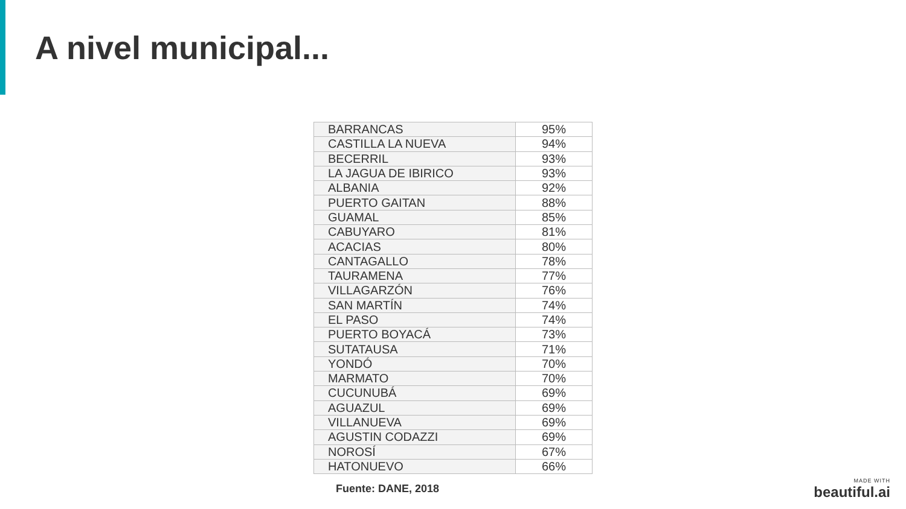A nivel municipal...
| BARRANCAS | 95% |
| CASTILLA LA NUEVA | 94% |
| BECERRIL | 93% |
| LA JAGUA DE IBIRICO | 93% |
| ALBANIA | 92% |
| PUERTO GAITAN | 88% |
| GUAMAL | 85% |
| CABUYARO | 81% |
| ACACIAS | 80% |
| CANTAGALLO | 78% |
| TAURAMENA | 77% |
| VILLAGARZÓN | 76% |
| SAN MARTÍN | 74% |
| EL PASO | 74% |
| PUERTO BOYACÁ | 73% |
| SUTATAUSA | 71% |
| YONDÓ | 70% |
| MARMATO | 70% |
| CUCUNUBÁ | 69% |
| AGUAZUL | 69% |
| VILLANUEVA | 69% |
| AGUSTIN CODAZZI | 69% |
| NOROSÍ | 67% |
| HATONUEVO | 66% |
Fuente: DANE, 2018
MADE WITH
beautiful.ai